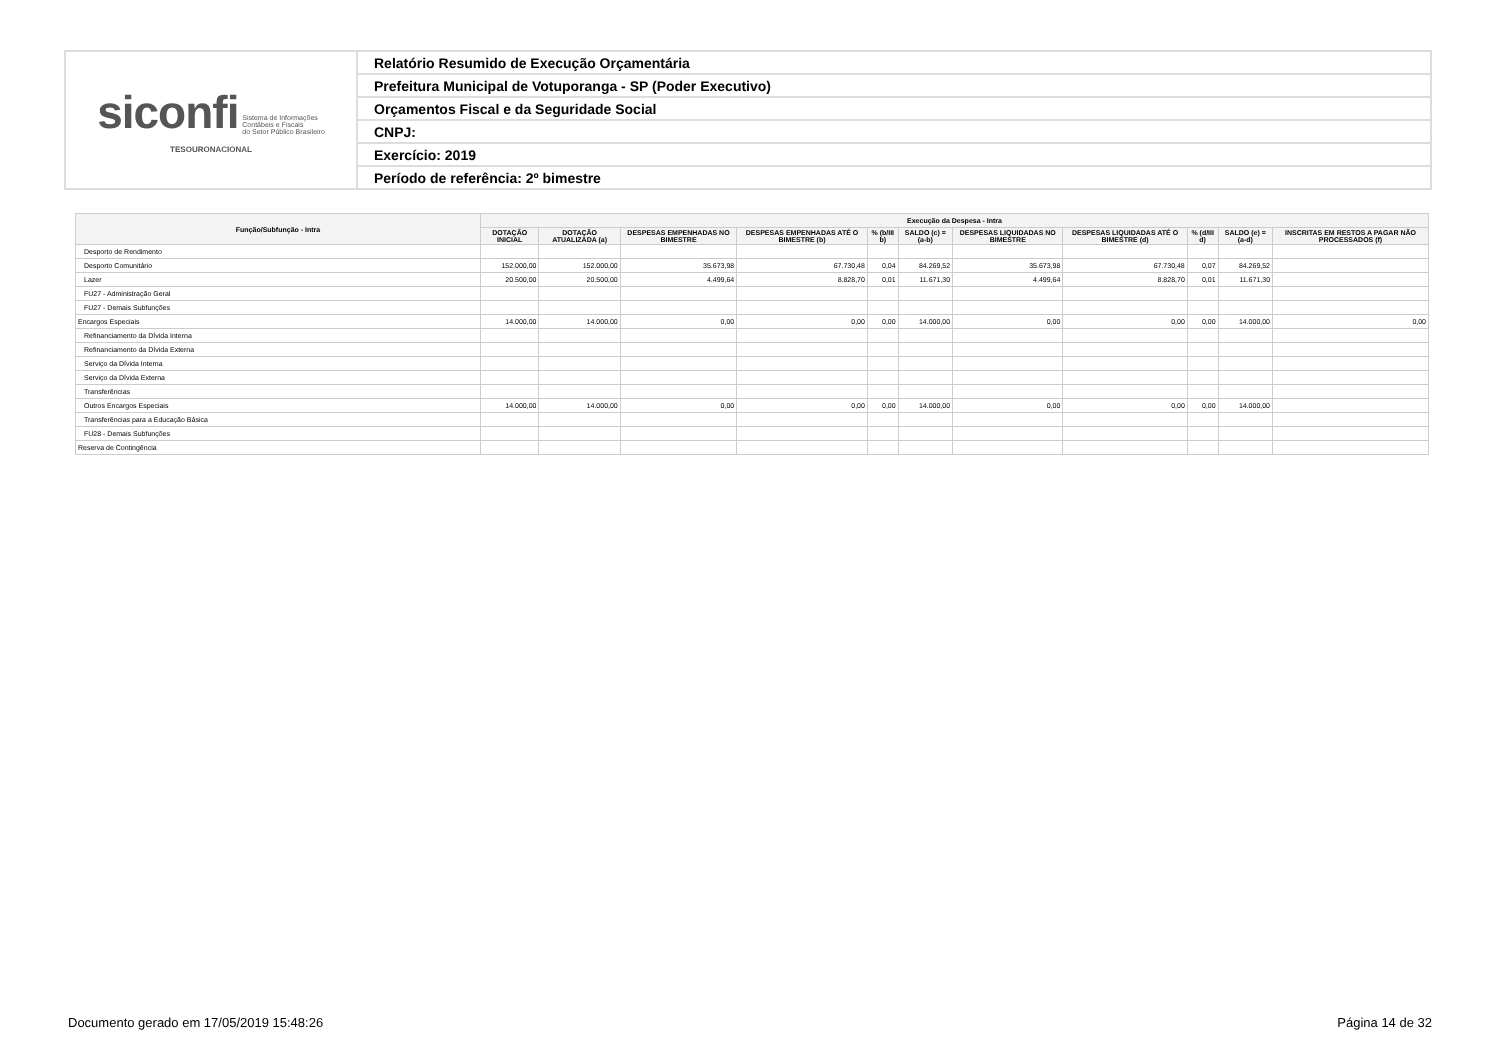| siconfi Sistema de Informações Contábeis e Fiscais do Setor Público Brasileiro TESOURONACIONAL | Relatório Resumido de Execução Orçamentária |
| | Prefeitura Municipal de Votuporanga - SP (Poder Executivo) |
| | Orçamentos Fiscal e da Seguridade Social |
| | CNPJ: |
| | Exercício: 2019 |
| | Período de referência: 2º bimestre |
| Função/Subfunção - Intra | Execução da Despesa - Intra | | | | | | | | | | |
| --- | --- | --- | --- | --- | --- | --- | --- | --- | --- | --- | --- |
| | DOTAÇÃO INICIAL | DOTAÇÃO ATUALIZADA (a) | DESPESAS EMPENHADAS NO BIMESTRE | DESPESAS EMPENHADAS ATÉ O BIMESTRE (b) | % (b/III b) | SALDO (c) = (a-b) | DESPESAS LIQUIDADAS NO BIMESTRE | DESPESAS LIQUIDADAS ATÉ O BIMESTRE (d) | % (d/III d) | SALDO (e) = (a-d) | INSCRITAS EM RESTOS A PAGAR NÃO PROCESSADOS (f) |
| Desporto de Rendimento | | | | | | | | | | | |
| Desporto Comunitário | 152.000,00 | 152.000,00 | 35.673,98 | 67.730,48 | 0,04 | 84.269,52 | 35.673,98 | 67.730,48 | 0,07 | 84.269,52 | |
| Lazer | 20.500,00 | 20.500,00 | 4.499,64 | 8.828,70 | 0,01 | 11.671,30 | 4.499,64 | 8.828,70 | 0,01 | 11.671,30 | |
| FU27 - Administração Geral | | | | | | | | | | | |
| FU27 - Demais Subfunções | | | | | | | | | | | |
| Encargos Especiais | 14.000,00 | 14.000,00 | 0,00 | 0,00 | 0,00 | 14.000,00 | 0,00 | 0,00 | 0,00 | 14.000,00 | 0,00 |
| Refinanciamento da Dívida Interna | | | | | | | | | | | |
| Refinanciamento da Dívida Externa | | | | | | | | | | | |
| Serviço da Dívida Interna | | | | | | | | | | | |
| Serviço da Dívida Externa | | | | | | | | | | | |
| Transferências | | | | | | | | | | | |
| Outros Encargos Especiais | 14.000,00 | 14.000,00 | 0,00 | 0,00 | 0,00 | 14.000,00 | 0,00 | 0,00 | 0,00 | 14.000,00 | |
| Transferências para a Educação Básica | | | | | | | | | | | |
| FU28 - Demais Subfunções | | | | | | | | | | | |
| Reserva de Contingência | | | | | | | | | | | |
Documento gerado em 17/05/2019 15:48:26 Página 14 de 32